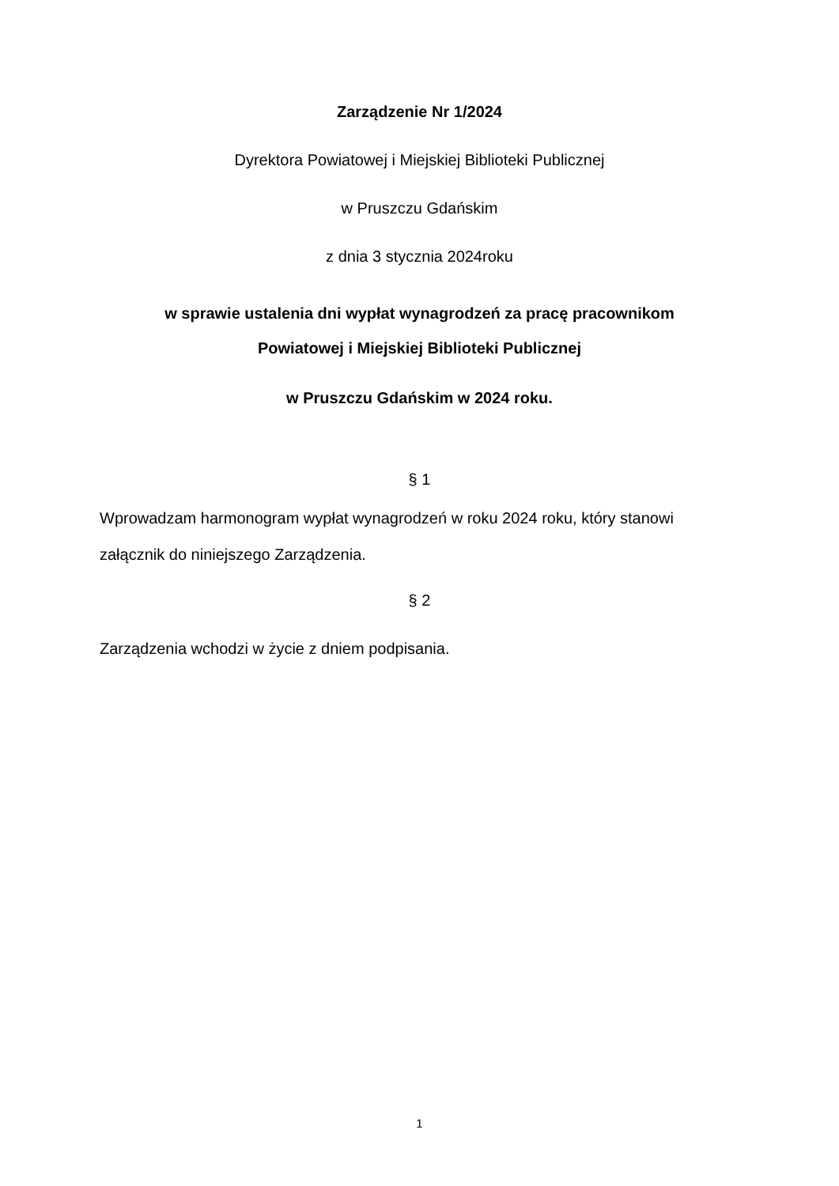Zarządzenie Nr 1/2024
Dyrektora Powiatowej i Miejskiej Biblioteki Publicznej
w Pruszczu Gdańskim
z dnia 3 stycznia 2024roku
w sprawie ustalenia dni wypłat wynagrodzeń za pracę pracownikom
Powiatowej i Miejskiej Biblioteki Publicznej
w Pruszczu Gdańskim w 2024 roku.
§ 1
Wprowadzam harmonogram wypłat wynagrodzeń w roku 2024 roku, który stanowi załącznik do niniejszego Zarządzenia.
§ 2
Zarządzenia wchodzi w życie z dniem podpisania.
1